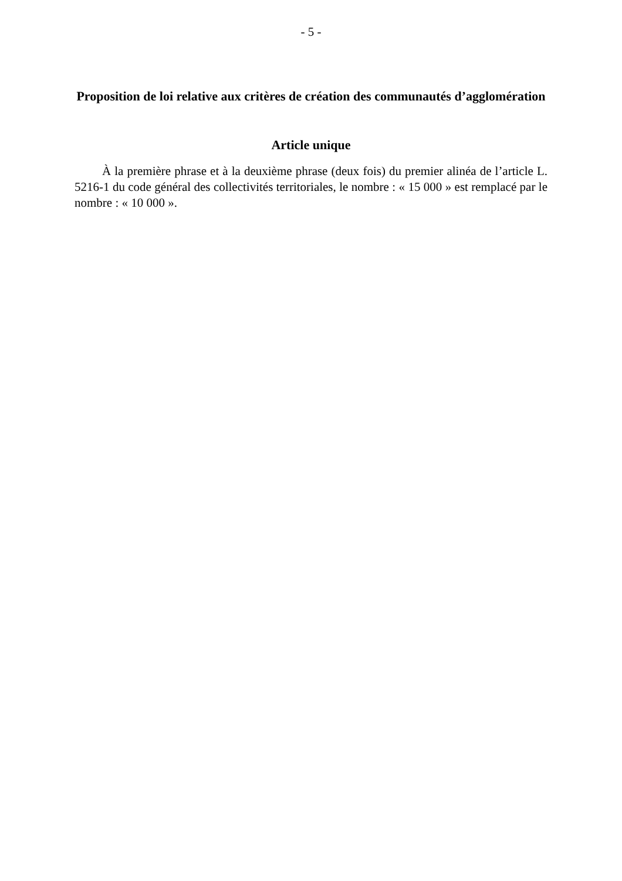- 5 -
Proposition de loi relative aux critères de création des communautés d’agglomération
Article unique
À la première phrase et à la deuxième phrase (deux fois) du premier alinéa de l’article L. 5216-1 du code général des collectivités territoriales, le nombre : « 15 000 » est remplacé par le nombre : « 10 000 ».